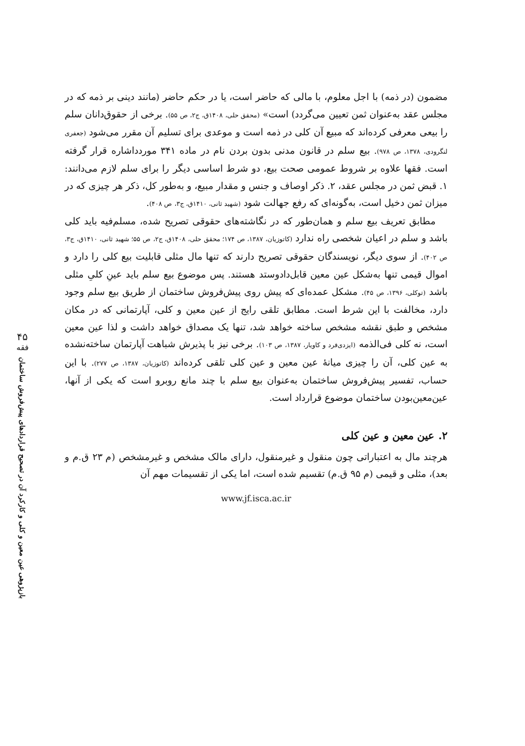۴۵
فقه
بازپژوهی عین معین و کلی و کارکرد آن در تصحیح قراردادهای پیش‌فروش ساختمان
مضمون (در ذمه) با اجل معلوم، با مالی که حاضر است، یا در حکم حاضر (مانند دینی بر ذمه که در مجلس عقد به‌عنوان ثمن تعیین می‌گردد) است» (محقق حلی، ۱۴۰۸ق، ج۲، ص ۵۵). برخی از حقوق‌دانان سلم را بیعی معرفی کرده‌اند که مبیع آن کلی در ذمه است و موعدی برای تسلیم آن مقرر می‌شود (جعفری لنگرودی، ۱۳۷۸، ص ۹۷۸). بیع سلم در قانون مدنی بدون بردن نام در ماده ۳۴۱ موردداشاره قرار گرفته است. فقها علاوه بر شروط عمومی صحت بیع، دو شرط اساسی دیگر را برای سلم لازم می‌دانند: ۱. قبض ثمن در مجلس عقد، ۲. ذکر اوصاف و جنس و مقدار مبیع، و به‌طور کل، ذکر هر چیزی که در میزان ثمن دخیل است، به‌گونه‌ای که رفع جهالت شود (شهید ثانی، ۱۴۱۰ق، ج۳، ص ۴۰۸).
مطابق تعریف بیع سلم و همان‌طور که در نگاشته‌های حقوقی تصریح شده، مسلم‌فیه باید کلی باشد و سلم در اعیان شخصی راه ندارد (کاتوزیان، ۱۳۸۷، ص ۱۷۴؛ محقق حلی، ۱۴۰۸ق، ج۲، ص ۵۵؛ شهید ثانی، ۱۴۱۰ق، ج۳، ص ۴۰۲). از سوی دیگر، نویسندگان حقوقی تصریح دارند که تنها مال مثلی قابلیت بیع کلی را دارد و اموال قیمی تنها به‌شکل عین معین قابل‌دادوستد هستند. پس موضوع بیع سلم باید عینِ کلیِ مثلی باشد (توکلی، ۱۳۹۶، ص ۴۵). مشکل عمده‌ای که پیش روی پیش‌فروش ساختمان از طریق بیع سلم وجود دارد، مخالفت با این شرط است. مطابق تلقی رایج از عین معین و کلی، آپارتمانی که در مکان مشخص و طبق نقشه مشخص ساخته خواهد شد، تنها یک مصداق خواهد داشت و لذا عین معین است، نه کلی فی‌الذمه (ایزدی‌فرد و کاویار، ۱۳۸۷، ص ۱۰۳). برخی نیز با پذیرش شباهت آپارتمان ساخته‌نشده به عین کلی، آن را چیزی میانهٔ عین معین و عین کلی تلقی کرده‌اند (کاتوزیان، ۱۳۸۷، ص ۲۷۷). با این حساب، تفسیر پیش‌فروش ساختمان به‌عنوان بیع سلم با چند مانع روبرو است که یکی از آنها، عین‌معین‌بودن ساختمان موضوع قرارداد است.
۲. عین معین و عین کلی
هرچند مال به اعتباراتی چون منقول و غیرمنقول، دارای مالک مشخص و غیرمشخص (م ۲۳ ق.م و بعد)، مثلی و قیمی (م ۹۵ ق.م) تقسیم شده است، اما یکی از تقسیمات مهم آن
www.jf.isca.ac.ir